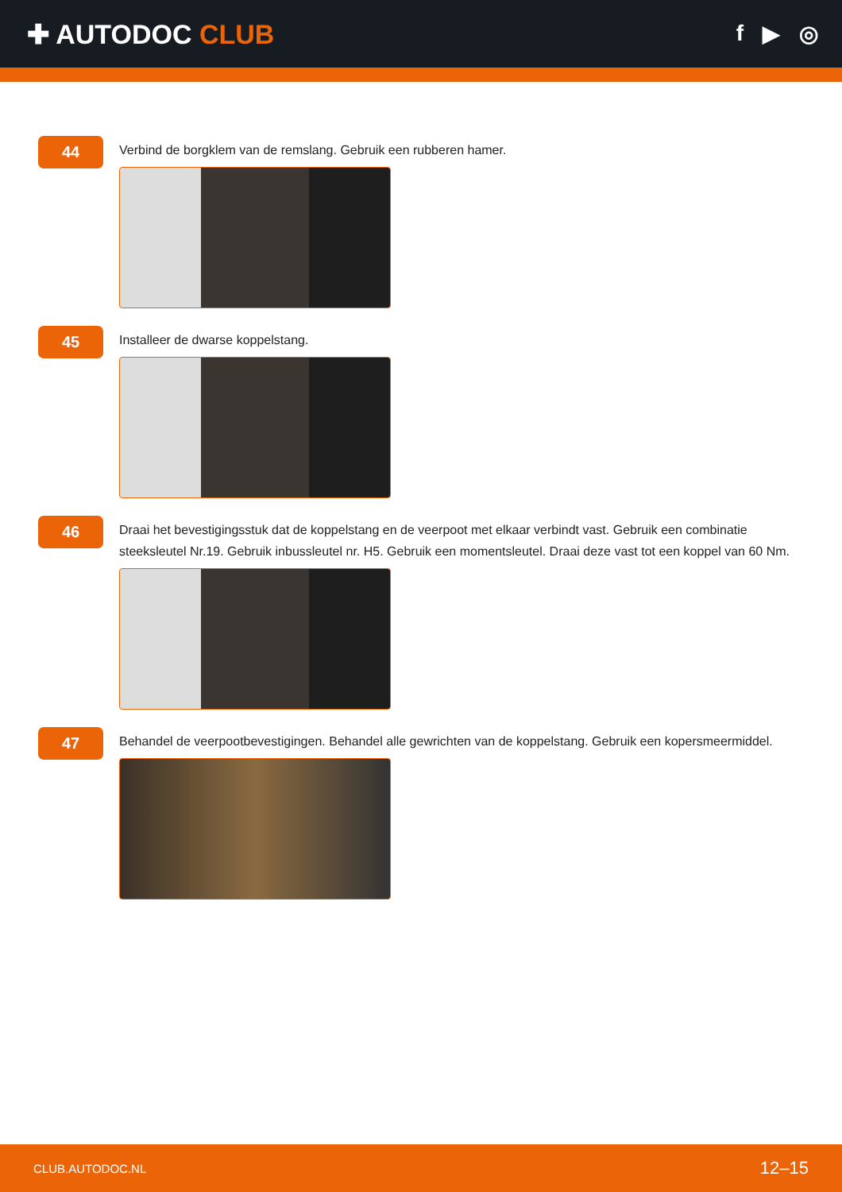✚ AUTODOC CLUB
f ▶ ◎
44
Verbind de borgklem van de remslang. Gebruik een rubberen hamer.
45
Installeer de dwarse koppelstang.
46
Draai het bevestigingsstuk dat de koppelstang en de veerpoot met elkaar verbindt vast. Gebruik een combinatie steeksleutel Nr.19. Gebruik inbussleutel nr. H5. Gebruik een momentsleutel. Draai deze vast tot een koppel van 60 Nm.
47
Behandel de veerpootbevestigingen. Behandel alle gewrichten van de koppelstang. Gebruik een kopersmeermiddel.
CLUB.AUTODOC.NL 12–15